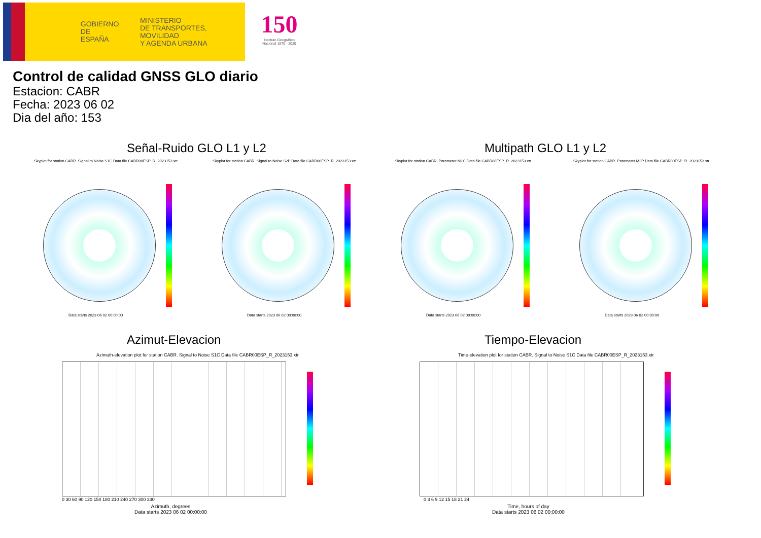GOBIERNO
DE ESPAÑA
MINISTERIO
DE TRANSPORTES, MOVILIDAD
Y AGENDA URBANA
150
Instituto Geográfico Nacional 1870 · 2020
Control de calidad GNSS GLO diario
Estacion: CABR
Fecha: 2023 06 02
Dia del año: 153
Señal-Ruido GLO L1 y L2 Multipath GLO L1 y L2
Skyplot for station CABR. Signal to Noise S1C Data file CABR00ESP_R_2023153.xtr Skyplot for station CABR. Signal to Noise S2P Data file CABR00ESP_R_2023153.xtr Skyplot for station CABR. Parameter M1C Data file CABR00ESP_R_2023153.xtr Skyplot for station CABR. Parameter M2P Data file CABR00ESP_R_2023153.xtr
Data starts 2023 06 02 00:00:00 Data starts 2023 06 02 00:00:00 Data starts 2023 06 02 00:00:00 Data starts 2023 06 02 00:00:00
Azimut-Elevacion Tiempo-Elevacion
Azimuth-elevation plot for station CABR. Signal to Noise S1C Data file CABR00ESP_R_2023153.xtr Time-elevation plot for station CABR. Signal to Noise S1C Data file CABR00ESP_R_2023153.xtr
0 30 60 90 120 150 180 210 240 270 300 330
Azimuth, degrees
Data starts 2023 06 02 00:00:00
0 3 6 9 12 15 18 21 24
Time, hours of day
Data starts 2023 06 02 00:00:00